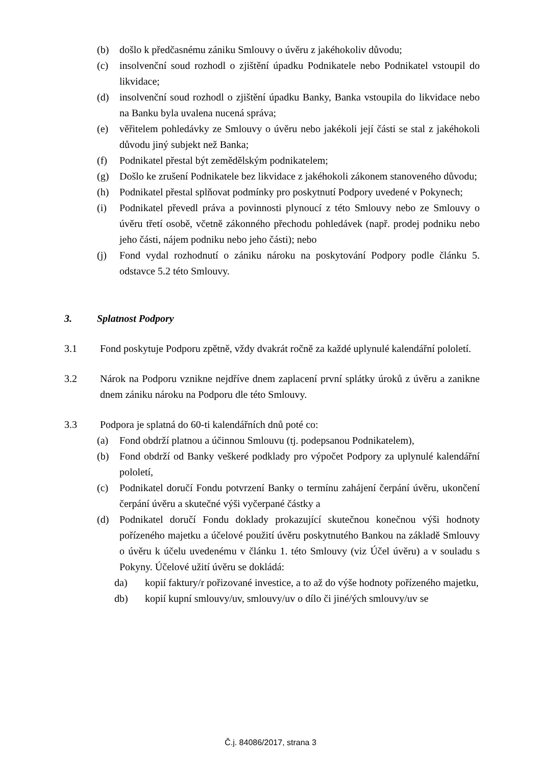(b) došlo k předčasnému zániku Smlouvy o úvěru z jakéhokoliv důvodu;
(c) insolvenční soud rozhodl o zjištění úpadku Podnikatele nebo Podnikatel vstoupil do likvidace;
(d) insolvenční soud rozhodl o zjištění úpadku Banky, Banka vstoupila do likvidace nebo na Banku byla uvalena nucená správa;
(e) věřitelem pohledávky ze Smlouvy o úvěru nebo jakékoli její části se stal z jakéhokoli důvodu jiný subjekt než Banka;
(f) Podnikatel přestal být zemědělským podnikatelem;
(g) Došlo ke zrušení Podnikatele bez likvidace z jakéhokoli zákonem stanoveného důvodu;
(h) Podnikatel přestal splňovat podmínky pro poskytnutí Podpory uvedené v Pokynech;
(i) Podnikatel převedl práva a povinnosti plynoucí z této Smlouvy nebo ze Smlouvy o úvěru třetí osobě, včetně zákonného přechodu pohledávek (např. prodej podniku nebo jeho části, nájem podniku nebo jeho části); nebo
(j) Fond vydal rozhodnutí o zániku nároku na poskytování Podpory podle článku 5. odstavce 5.2 této Smlouvy.
3. Splatnost Podpory
3.1 Fond poskytuje Podporu zpětně, vždy dvakrát ročně za každé uplynulé kalendářní pololetí.
3.2 Nárok na Podporu vznikne nejdříve dnem zaplacení první splátky úroků z úvěru a zanikne dnem zániku nároku na Podporu dle této Smlouvy.
3.3 Podpora je splatná do 60-ti kalendářních dnů poté co:
(a) Fond obdrží platnou a účinnou Smlouvu (tj. podepsanou Podnikatelem),
(b) Fond obdrží od Banky veškeré podklady pro výpočet Podpory za uplynulé kalendářní pololetí,
(c) Podnikatel doručí Fondu potvrzení Banky o termínu zahájení čerpání úvěru, ukončení čerpání úvěru a skutečné výši vyčerpané částky a
(d) Podnikatel doručí Fondu doklady prokazující skutečnou konečnou výši hodnoty pořízeného majetku a účelové použití úvěru poskytnutého Bankou na základě Smlouvy o úvěru k účelu uvedenému v článku 1. této Smlouvy (viz Účel úvěru) a v souladu s Pokyny. Účelové užití úvěru se dokládá:
da) kopií faktury/r pořizované investice, a to až do výše hodnoty pořízeného majetku,
db) kopií kupní smlouvy/uv, smlouvy/uv o dílo či jiné/ých smlouvy/uv se
Č.j. 84086/2017, strana 3